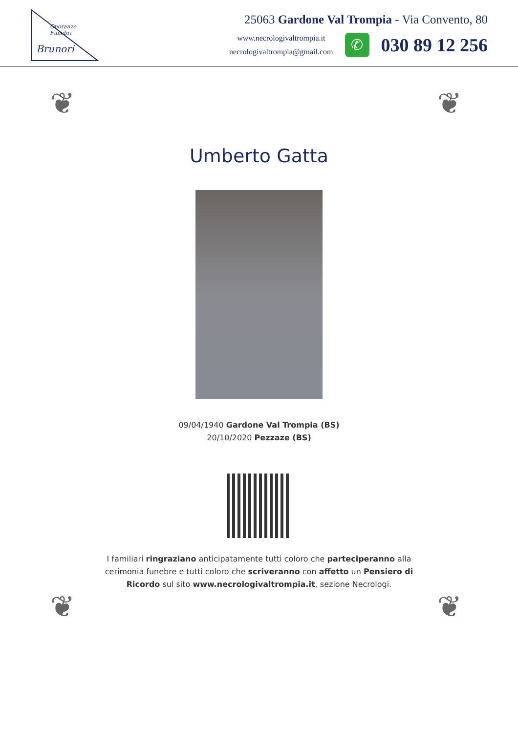Brunori
Onoranze Funebri
25063 Gardone Val Trompia - Via Convento, 80
www.necrologivaltrompia.it
necrologivaltrompia@gmail.com
✆
030 89 12 256
❦ ❦
❦ ❦
Umberto Gatta
09/04/1940 Gardone Val Trompia (BS)
20/10/2020 Pezzaze (BS)
I familiari ringraziano anticipatamente tutti coloro che parteciperanno alla cerimonia funebre e tutti coloro che scriveranno con affetto un Pensiero di Ricordo sul sito www.necrologivaltrompia.it, sezione Necrologi.